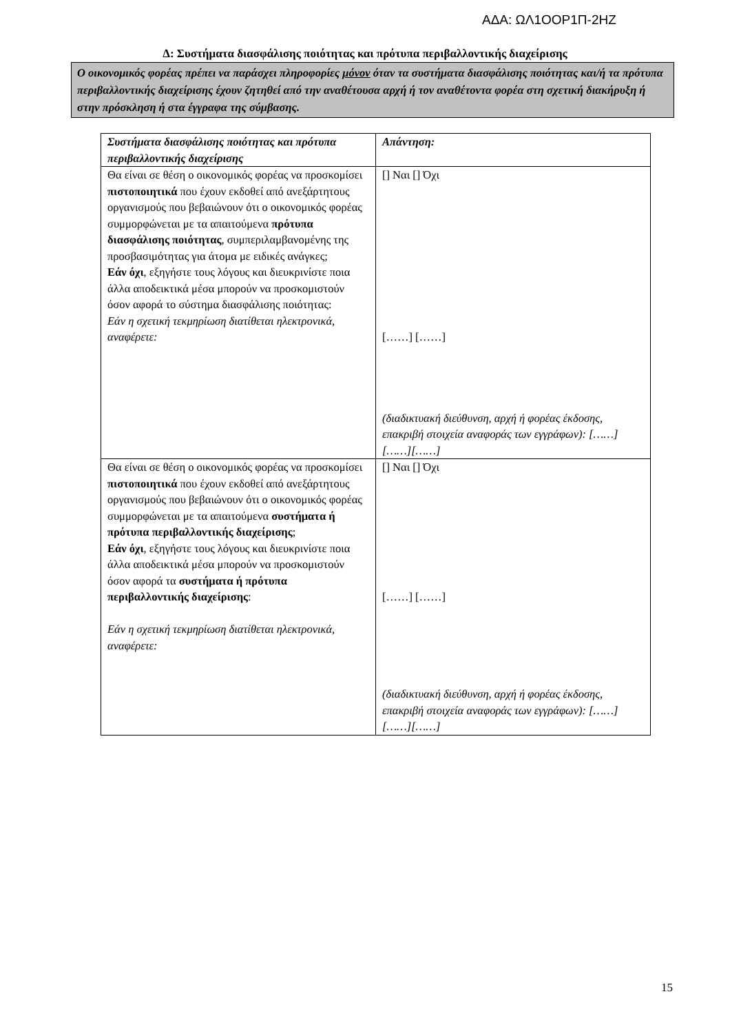ΑΔΑ: ΩΛ1ΟΟΡ1Π-2ΗΖ
Δ: Συστήματα διασφάλισης ποιότητας και πρότυπα περιβαλλοντικής διαχείρισης
Ο οικονομικός φορέας πρέπει να παράσχει πληροφορίες μόνον όταν τα συστήματα διασφάλισης ποιότητας και/ή τα πρότυπα περιβαλλοντικής διαχείρισης έχουν ζητηθεί από την αναθέτουσα αρχή ή τον αναθέτοντα φορέα στη σχετική διακήρυξη ή στην πρόσκληση ή στα έγγραφα της σύμβασης.
| Συστήματα διασφάλισης ποιότητας και πρότυπα περιβαλλοντικής διαχείρισης | Απάντηση: |
| Θα είναι σε θέση ο οικονομικός φορέας να προσκομίσει πιστοποιητικά που έχουν εκδοθεί από ανεξάρτητους οργανισμούς που βεβαιώνουν ότι ο οικονομικός φορέας συμμορφώνεται με τα απαιτούμενα πρότυπα διασφάλισης ποιότητας , συμπεριλαμβανομένης της προσβασιμότητας για άτομα με ειδικές ανάγκες; Εάν όχι , εξηγήστε τους λόγους και διευκρινίστε ποια άλλα αποδεικτικά μέσα μπορούν να προσκομιστούν όσον αφορά το σύστημα διασφάλισης ποιότητας: Εάν η σχετική τεκμηρίωση διατίθεται ηλεκτρονικά, αναφέρετε: | [] Ναι [] Όχι [……] [……] (διαδικτυακή διεύθυνση, αρχή ή φορέας έκδοσης, επακριβή στοιχεία αναφοράς των εγγράφων): [……][……][……] |
| Θα είναι σε θέση ο οικονομικός φορέας να προσκομίσει πιστοποιητικά που έχουν εκδοθεί από ανεξάρτητους οργανισμούς που βεβαιώνουν ότι ο οικονομικός φορέας συμμορφώνεται με τα απαιτούμενα συστήματα ή πρότυπα περιβαλλοντικής διαχείρισης ; Εάν όχι , εξηγήστε τους λόγους και διευκρινίστε ποια άλλα αποδεικτικά μέσα μπορούν να προσκομιστούν όσον αφορά τα συστήματα ή πρότυπα περιβαλλοντικής διαχείρισης : Εάν η σχετική τεκμηρίωση διατίθεται ηλεκτρονικά, αναφέρετε: | [] Ναι [] Όχι [……] [……] (διαδικτυακή διεύθυνση, αρχή ή φορέας έκδοσης, επακριβή στοιχεία αναφοράς των εγγράφων): [……][……][……] |
15